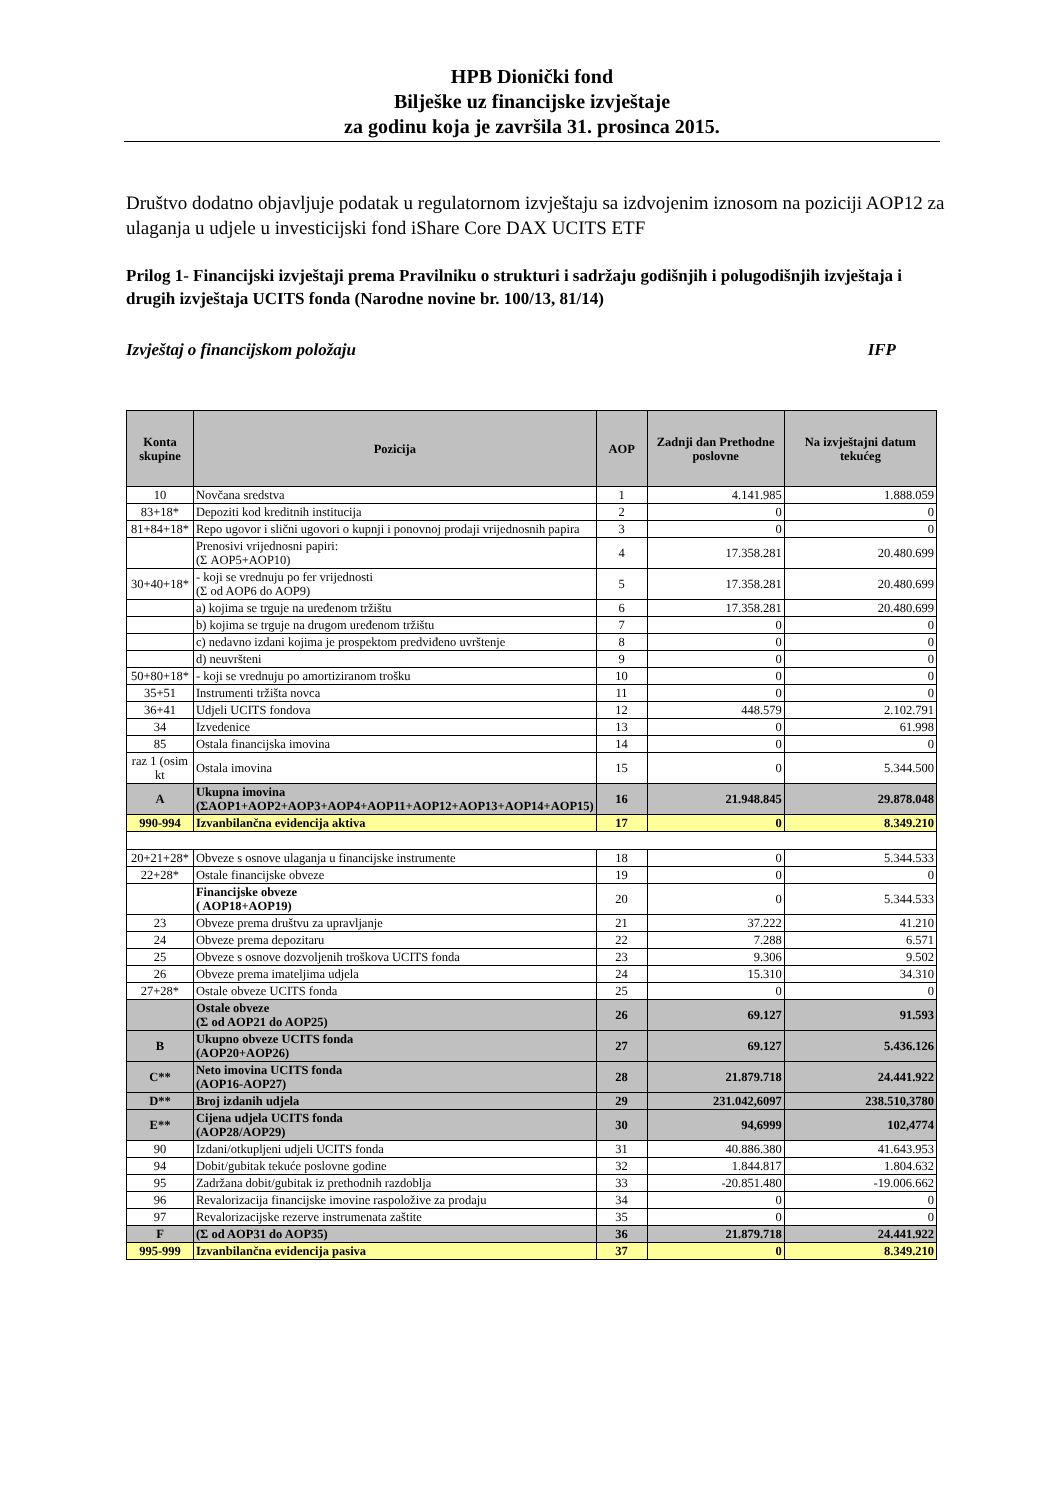HPB Dionički fond
Bilješke uz financijske izvještaje
za godinu koja je završila 31. prosinca 2015.
Društvo dodatno objavljuje podatak u regulatornom izvještaju sa izdvojenim iznosom na poziciji AOP12 za ulaganja u udjele u investicijski fond iShare Core DAX UCITS ETF
Prilog 1- Financijski izvještaji prema Pravilniku o strukturi i sadržaju godišnjih i polugodišnjih izvještaja i drugih izvještaja UCITS fonda (Narodne novine br. 100/13, 81/14)
Izvještaj o financijskom položaju IFP
| Konta skupine | Pozicija | AOP | Zadnji dan Prethodne poslovne | Na izvještajni datum tekućeg |
| --- | --- | --- | --- | --- |
| 10 | Novčana sredstva | 1 | 4.141.985 | 1.888.059 |
| 83+18* | Depoziti kod kreditnih institucija | 2 | 0 | 0 |
| 81+84+18* | Repo ugovor i slični ugovori o kupnji i ponovnoj prodaji vrijednosnih papira | 3 | 0 | 0 |
| | Prenosivi vrijednosni papiri: (Σ AOP5+AOP10) | 4 | 17.358.281 | 20.480.699 |
| 30+40+18* | - koji se vrednuju po fer vrijednosti (Σ od AOP6 do AOP9) | 5 | 17.358.281 | 20.480.699 |
| | a) kojima se trguje na uređenom tržištu | 6 | 17.358.281 | 20.480.699 |
| | b) kojima se trguje na drugom uređenom tržištu | 7 | 0 | 0 |
| | c) nedavno izdani kojima je prospektom predviđeno uvrštenje | 8 | 0 | 0 |
| | d) neuvršteni | 9 | 0 | 0 |
| 50+80+18* | - koji se vrednuju po amortiziranom trošku | 10 | 0 | 0 |
| 35+51 | Instrumenti tržišta novca | 11 | 0 | 0 |
| 36+41 | Udjeli UCITS fondova | 12 | 448.579 | 2.102.791 |
| 34 | Izvedenice | 13 | 0 | 61.998 |
| 85 | Ostala financijska imovina | 14 | 0 | 0 |
| raz 1 (osim kt | Ostala imovina | 15 | 0 | 5.344.500 |
| A | Ukupna imovina (ΣAOP1+AOP2+AOP3+AOP4+AOP11+AOP12+AOP13+AOP14+AOP15) | 16 | 21.948.845 | 29.878.048 |
| 990-994 | Izvanbilančna evidencija aktiva | 17 | 0 | 8.349.210 |
| 20+21+28* | Obveze s osnove ulaganja u financijske instrumente | 18 | 0 | 5.344.533 |
| 22+28* | Ostale financijske obveze | 19 | 0 | 0 |
| | Financijske obveze ( AOP18+AOP19) | 20 | 0 | 5.344.533 |
| 23 | Obveze prema društvu za upravljanje | 21 | 37.222 | 41.210 |
| 24 | Obveze prema depozitaru | 22 | 7.288 | 6.571 |
| 25 | Obveze s osnove dozvoljenih troškova UCITS fonda | 23 | 9.306 | 9.502 |
| 26 | Obveze prema imateljima udjela | 24 | 15.310 | 34.310 |
| 27+28* | Ostale obveze UCITS fonda | 25 | 0 | 0 |
| | Ostale obveze (Σ od AOP21 do AOP25) | 26 | 69.127 | 91.593 |
| B | Ukupno obveze UCITS fonda (AOP20+AOP26) | 27 | 69.127 | 5.436.126 |
| C** | Neto imovina UCITS fonda (AOP16-AOP27) | 28 | 21.879.718 | 24.441.922 |
| D** | Broj izdanih udjela | 29 | 231.042,6097 | 238.510,3780 |
| E** | Cijena udjela UCITS fonda (AOP28/AOP29) | 30 | 94,6999 | 102,4774 |
| 90 | Izdani/otkupljeni udjeli UCITS fonda | 31 | 40.886.380 | 41.643.953 |
| 94 | Dobit/gubitak tekuće poslovne godine | 32 | 1.844.817 | 1.804.632 |
| 95 | Zadržana dobit/gubitak iz prethodnih razdoblja | 33 | -20.851.480 | -19.006.662 |
| 96 | Revalorizacija financijske imovine raspoložive za prodaju | 34 | 0 | 0 |
| 97 | Revalorizacijske rezerve instrumenata zaštite | 35 | 0 | 0 |
| F | (Σ od AOP31 do AOP35) | 36 | 21.879.718 | 24.441.922 |
| 995-999 | Izvanbilančna evidencija pasiva | 37 | 0 | 8.349.210 |